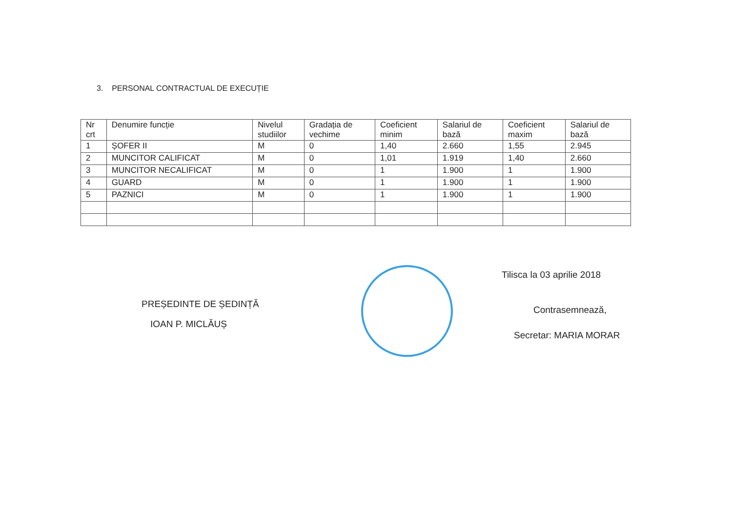3. PERSONAL CONTRACTUAL DE EXECUȚIE
| Nr crt | Denumire funcție | Nivelul studiilor | Gradația de vechime | Coeficient minim | Salariul de bază | Coeficient maxim | Salariul de bază |
| --- | --- | --- | --- | --- | --- | --- | --- |
| 1 | ȘOFER II | M | 0 | 1,40 | 2.660 | 1,55 | 2.945 |
| 2 | MUNCITOR CALIFICAT | M | 0 | 1,01 | 1.919 | 1,40 | 2.660 |
| 3 | MUNCITOR NECALIFICAT | M | 0 | 1 | 1.900 | 1 | 1.900 |
| 4 | GUARD | M | 0 | 1 | 1.900 | 1 | 1.900 |
| 5 | PAZNICI | M | 0 | 1 | 1.900 | 1 | 1.900 |
PREȘEDINTE DE ȘEDINȚĂ
IOAN P. MICLĂUȘ
Tilisca la 03 aprilie 2018
Contrasemnează,
Secretar: MARIA MORAR